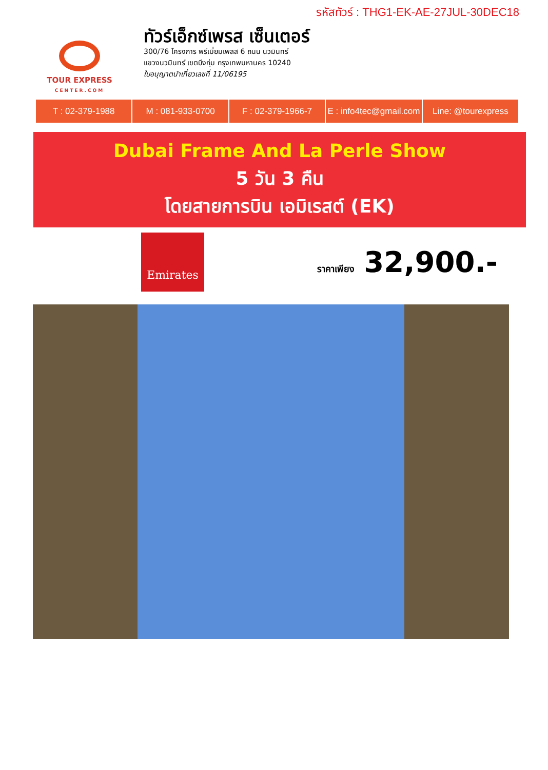รหัสทัวร์ : THG1-EK-AE-27JUL-30DEC18
TOUR EXPRESS
CENTER.COM
ทัวร์เอ็กซ์เพรส เซ็นเตอร์
300/76 โครงการ พรีเมี่ยมเพลส 6 ถนน นวมินทร์
แขวงนวมินทร์ เขตบึงกุ่ม กรุงเทพมหานคร 10240
ใบอนุญาตนำเที่ยวเลขที่ 11/06195
T : 02-379-1988 M : 081-933-0700 F : 02-379-1966-7 E : info4tec@gmail.com Line: @tourexpress
Dubai Frame And La Perle Show
5 วัน 3 คืน
โดยสายการบิน เอมิเรสต์ (EK)
Emirates
ราคาเพียง 32,900.-